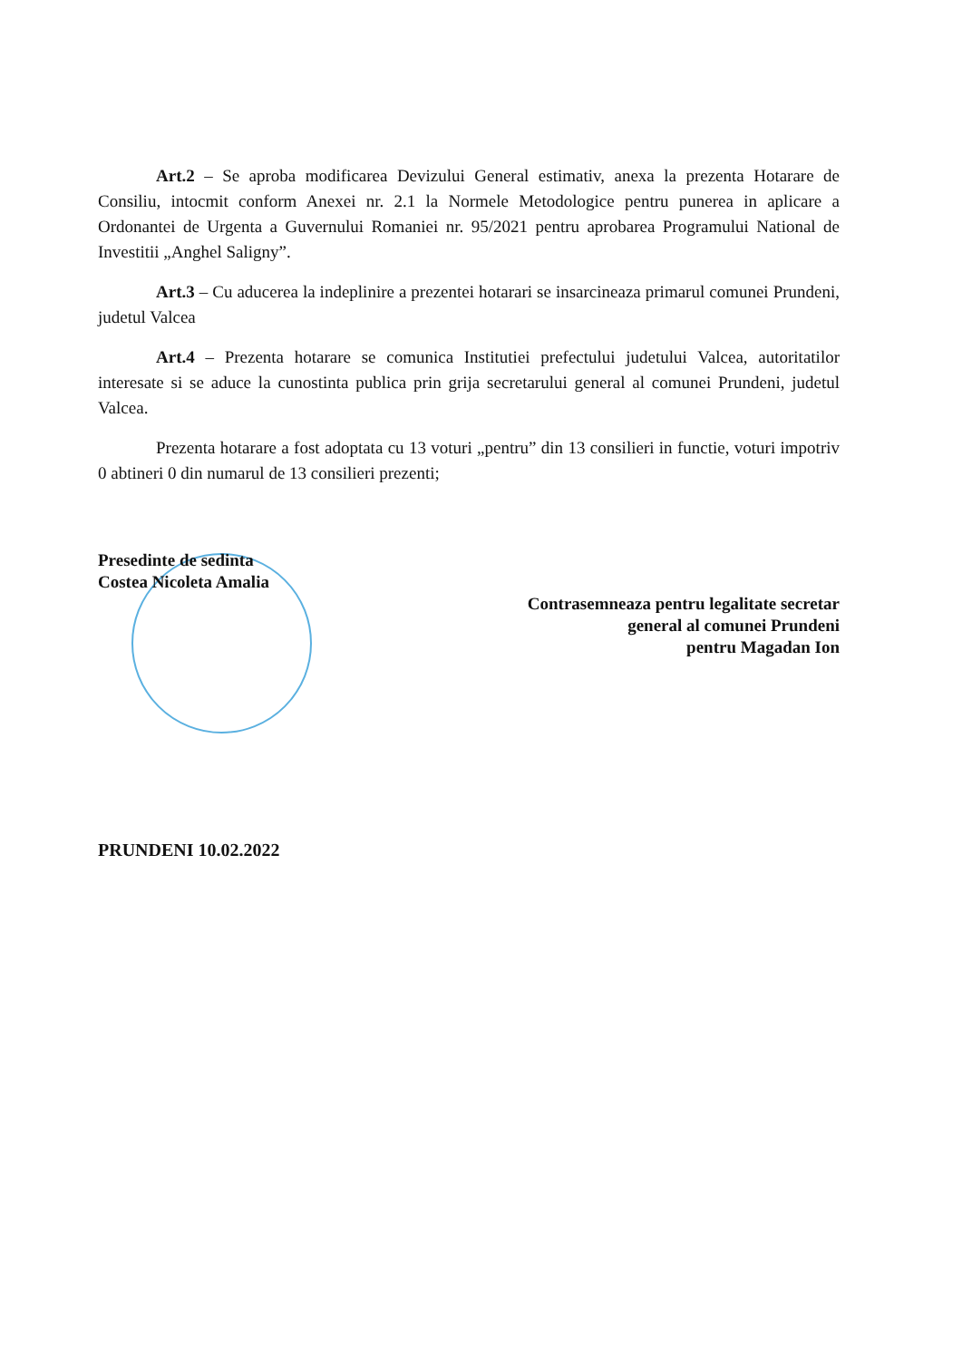Art.2 – Se aproba modificarea Devizului General estimativ, anexa la prezenta Hotarare de Consiliu, intocmit conform Anexei nr. 2.1 la Normele Metodologice pentru punerea in aplicare a Ordonantei de Urgenta a Guvernului Romaniei nr. 95/2021 pentru aprobarea Programului National de Investitii „Anghel Saligny”.
Art.3 – Cu aducerea la indeplinire a prezentei hotarari se insarcineaza primarul comunei Prundeni, judetul Valcea
Art.4 – Prezenta hotarare se comunica Institutiei prefectului judetului Valcea, autoritatilor interesate si se aduce la cunostinta publica prin grija secretarului general al comunei Prundeni, judetul Valcea.
Prezenta hotarare a fost adoptata cu 13 voturi „pentru” din 13 consilieri in functie, voturi impotriv 0 abtineri 0 din numarul de 13 consilieri prezenti;
Presedinte de sedinta
Costea Nicoleta Amalia
Contrasemneaza pentru legalitate secretar
general al comunei Prundeni
pentru Magadan Ion
PRUNDENI 10.02.2022